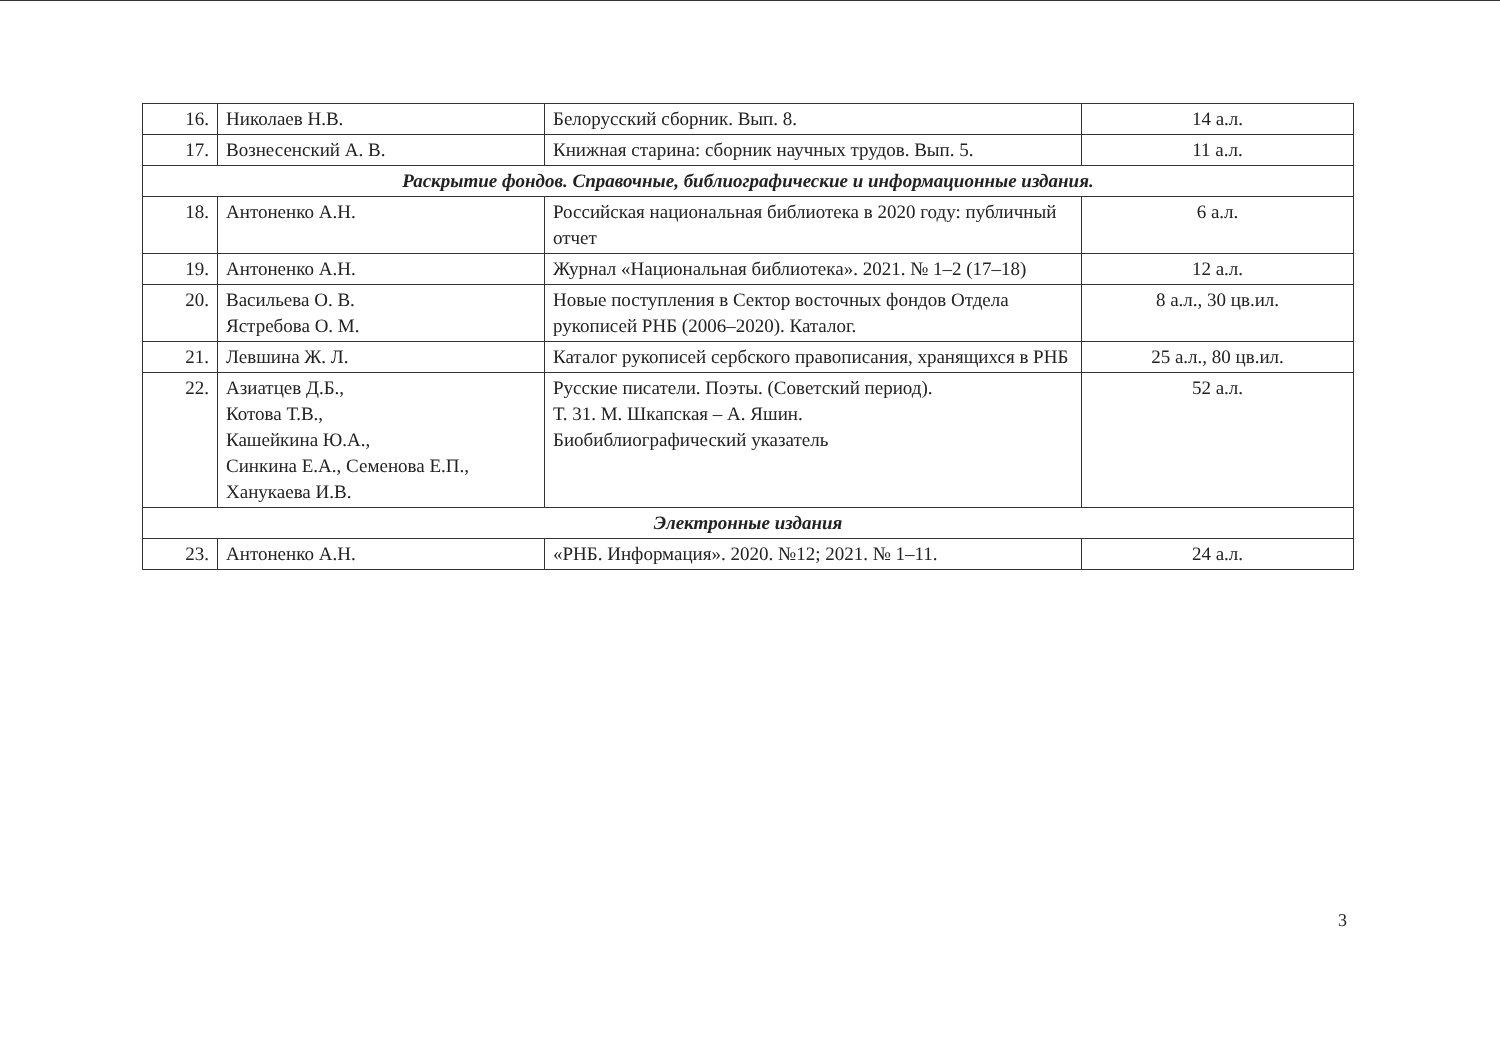| 16. | Николаев Н.В. | Белорусский сборник. Вып. 8. | 14 а.л. |
| 17. | Вознесенский А. В. | Книжная старина: сборник научных трудов. Вып. 5. | 11 а.л. |
| Раскрытие фондов. Справочные, библиографические и информационные издания. | | | |
| 18. | Антоненко А.Н. | Российская национальная библиотека в 2020 году: публичный отчет | 6 а.л. |
| 19. | Антоненко А.Н. | Журнал «Национальная библиотека». 2021. № 1–2 (17–18) | 12 а.л. |
| 20. | Васильева О. В. Ястребова О. М. | Новые поступления в Сектор восточных фондов Отдела рукописей РНБ (2006–2020). Каталог. | 8 а.л., 30 цв.ил. |
| 21. | Левшина Ж. Л. | Каталог рукописей сербского правописания, хранящихся в РНБ | 25 а.л., 80 цв.ил. |
| 22. | Азиатцев Д.Б., Котова Т.В., Кашейкина Ю.А., Синкина Е.А., Семенова Е.П., Ханукаева И.В. | Русские писатели. Поэты. (Советский период). Т. 31. М. Шкапская – А. Яшин. Биобиблиографический указатель | 52 а.л. |
| Электронные издания | | | |
| 23. | Антоненко А.Н. | «РНБ. Информация». 2020. №12; 2021. № 1–11. | 24 а.л. |
3